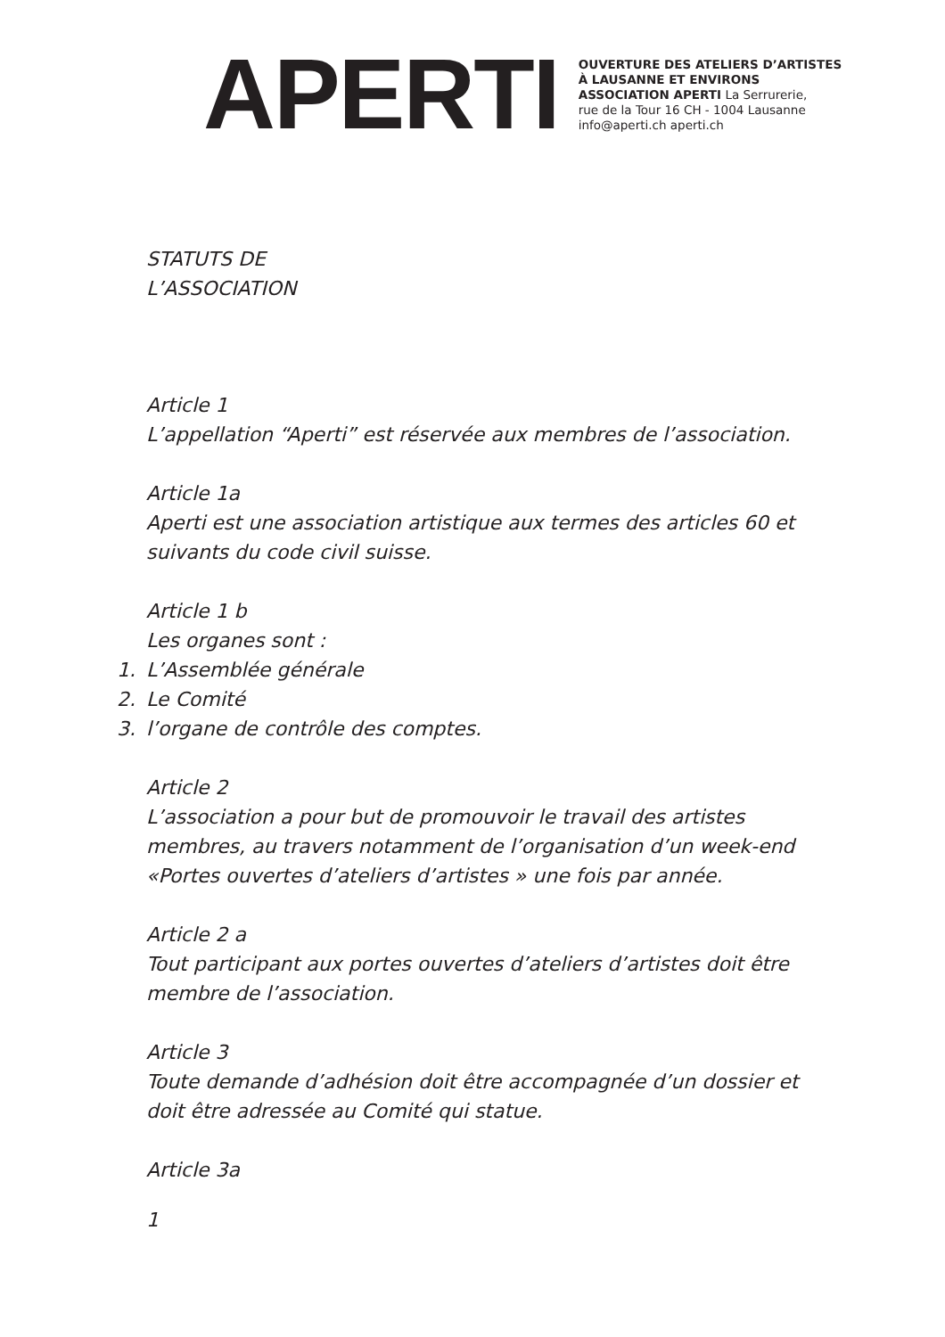APERTI
OUVERTURE DES ATELIERS D’ARTISTES
À LAUSANNE ET ENVIRONS
ASSOCIATION APERTI La Serrurerie,
rue de la Tour 16 CH - 1004 Lausanne
info@aperti.ch aperti.ch
STATUTS DE
L’ASSOCIATION
Article 1
L’appellation “Aperti” est réservée aux membres de l’association.
Article 1a
Aperti est une association artistique aux termes des articles 60 et suivants du code civil suisse.
Article 1 b
Les organes sont :
1. L’Assemblée générale
2. Le Comité
3. l’organe de contrôle des comptes.
Article 2
L’association a pour but de promouvoir le travail des artistes membres, au travers notamment de l’organisation d’un week-end «Portes ouvertes d’ateliers d’artistes » une fois par année.
Article 2 a
Tout participant aux portes ouvertes d’ateliers d’artistes doit être membre de l’association.
Article 3
Toute demande d’adhésion doit être accompagnée d’un dossier et doit être adressée au Comité qui statue.
Article 3a
1